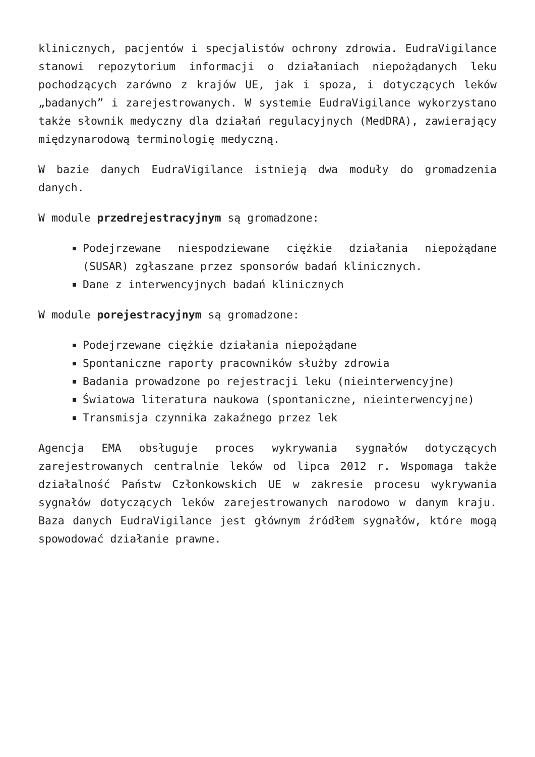klinicznych, pacjentów i specjalistów ochrony zdrowia. EudraVigilance stanowi repozytorium informacji o działaniach niepożądanych leku pochodzących zarówno z krajów UE, jak i spoza, i dotyczących leków „badanych” i zarejestrowanych. W systemie EudraVigilance wykorzystano także słownik medyczny dla działań regulacyjnych (MedDRA), zawierający międzynarodową terminologię medyczną.
W bazie danych EudraVigilance istnieją dwa moduły do gromadzenia danych.
W module przedrejestracyjnym są gromadzone:
Podejrzewane niespodziewane ciężkie działania niepożądane (SUSAR) zgłaszane przez sponsorów badań klinicznych.
Dane z interwencyjnych badań klinicznych
W module porejestracyjnym są gromadzone:
Podejrzewane ciężkie działania niepożądane
Spontaniczne raporty pracowników służby zdrowia
Badania prowadzone po rejestracji leku (nieinterwencyjne)
Światowa literatura naukowa (spontaniczne, nieinterwencyjne)
Transmisja czynnika zakaźnego przez lek
Agencja EMA obsługuje proces wykrywania sygnałów dotyczących zarejestrowanych centralnie leków od lipca 2012 r. Wspomaga także działalność Państw Członkowskich UE w zakresie procesu wykrywania sygnałów dotyczących leków zarejestrowanych narodowo w danym kraju. Baza danych EudraVigilance jest głównym źródłem sygnałów, które mogą spowodować działanie prawne.